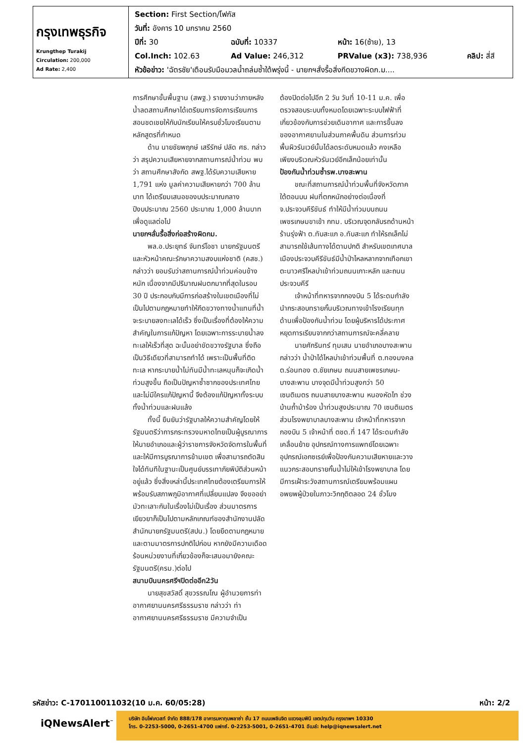| กรุงเทพธุรกิจ Krungthep Turakij Circulation: 200,000 Ad Rate: 2,400 | / Section: First Section/โฟกัส / / / / / วันที่: อังคาร 10 มกราคม 2560 / / / / / ปีที่: 30 / ฉบับที่: 10337 / หน้า: 16(ซ้าย), 13 / / / Col.Inch: 102.63 / Ad Value: 246,312 / PRValue (x3): 738,936 / คลิป: สี่สี / / หัวข้อข่าว: 'ฉัตรชัย'เตือนรับมือมวลน้ำถล่มซ้ำใต้พรุ่งนี้ - นายกฯสั่งรื้อสิ่งกีดขวางผิดก.ม.... / / / / |
การศึกษาขั้นพื้นฐาน (สพฐ.) รายงานว่าภายหลังน้ำลดสถานศึกษาได้เตรียมการจัดการเรียนการสอนชดเชยให้กับนักเรียนให้ครบชั่วโมงเรียนตามหลักสูตรที่กำหนด
ด้าน นายชัยพฤกษ์ เสรีรักษ์ ปลัด ศธ. กล่าวว่า สรุปความเสียหายจากสถานการณ์น้ำท่วม พบว่า สถานศึกษาสังกัด สพฐ.ได้รับความเสียหาย 1,791 แห่ง มูลค่าความเสียหายกว่า 700 ล้านบาท ได้เตรียมเสนอของบประมาณกลางปีงบประมาณ 2560 ประมาณ 1,000 ล้านบาทเพื่อดูแลต่อไป
นายกฯลั่นรื้อสิ่งก่อสร้างผิดกม.
พล.อ.ประยุทธ์ จันทร์โอชา นายกรัฐมนตรีและหัวหน้าคณะรักษาความสงบแห่งชาติ (คสช.) กล่าวว่า ยอมรับว่าสถานการณ์น้ำท่วมค่อนข้างหนัก เนื่องจากมีปริมาณฝนตกมากที่สุดในรอบ 30 ปี ประกอบกับมีการก่อสร้างในเขตเมืองที่ไม่เป็นไปตามกฎหมายทำให้กีดขวางทางน้ำแทนที่น้ำจะระบายลงทะเลได้เร็ว ซึ่งเป็นเรื่องที่ต้องให้ความสำคัญในการแก้ปัญหา โดยเฉพาะการระบายน้ำลงทะเลให้เร็วที่สุด ฉะนั้นอย่าขัดขวางรัฐบาล ซึ่งถือเป็นวิธีเดียวที่สามารถทำได้ เพราะเป็นพื้นที่ติดทะเล หากระบายน้ำไม่ทันมีน้ำทะเลหนุนก็จะเกิดน้ำท่วมสูงขึ้น ถือเป็นปัญหาซ้ำซากของประเทศไทยและไม่มีใครแก้ปัญหานี้ จึงต้องแก้ปัญหาทั้งระบบทั้งน้ำท่วมและฝนแล้ง
ทั้งนี้ ยืนยันว่ารัฐบาลให้ความสำคัญโดยให้รัฐมนตรีว่าการกระทรวงมหาดไทยเป็นผู้บูรณาการให้นายอำเภอและผู้ว่าราชการจังหวัดจัดการในพื้นที่ และให้มีการบูรณาการข้ามเขต เพื่อสามารถตัดสินใจได้ทันทีในฐานะเป็นศูนย์บรรเทาภัยพิบัติส่วนหน้าอยู่แล้ว ซึ่งสิ่งเหล่านี้ประเทศไทยต้องเตรียมการให้พร้อมรับสภาพภูมิอากาศที่เปลี่ยนแปลง จึงขออย่ามัวทะเลาะกันในเรื่องไม่เป็นเรื่อง ส่วนมาตรการเยียวยาก็เป็นไปตามหลักเกณฑ์ของสำนักงานปลัดสำนักนายกรัฐมนตรี(สปน.) โดยยึดตามกฎหมาย และตามมาตรการปกติไปก่อน หากยังมีความเดือดร้อนหน่วยงานที่เกี่ยวข้องก็จะเสนอมายังคณะรัฐมนตรี(ครม.)ต่อไป
สนามบินนครศรีฯปิดต่ออีก2วัน
นายสุขสวัสดิ์ สุขวรรณโณ ผู้อำนวยการท่าอากาศยานนครศรีธรรมราช กล่าวว่า ท่าอากาศยานนครศรีธรรมราช มีความจำเป็น
ต้องปิดต่อไปอีก 2 วัน วันที่ 10-11 ม.ค. เพื่อตรวจสอบระบบทั้งหมดโดยเฉพาะระบบไฟฟ้าที่เกี่ยวข้องกับการช่วยเดินอากาศ และการขึ้นลงของอากาศยานในส่วนภาคพื้นดิน ส่วนการท่วมพื้นผิวรันเวย์นั้นได้ลดระดับหมดแล้ว คงเหลือเพียงบริเวณหัวรันเวย์อีกเล็กน้อยเท่านั้น
ป้องกันน้ำท่วมซ้ำรพ.บางสะพาน
ขณะที่สถานการณ์น้ำท่วมพื้นที่จังหวัดภาคใต้ตอนบน ฝนที่ตกหนักอย่างต่อเนื่องที่ จ.ประจวบคีรีขันธ์ ทำให้มีน้ำท่วมบนถนนเพชรเกษมขาเข้า กทม. บริเวณจุดกลับรถด้านหน้าร้านรุ่งฟ้า ต.ทับสะแก อ.ทับสะแก ทำให้รถเล็กไม่สามารถใช้เส้นทางได้ตามปกติ สำหรับเขตเทศบาลเมืองประจวบคีรีขันธ์มีน้ำป่าไหลหลากจากเทือกเขาตะนาวศรีไหลบ่าเข้าท่วมถนนเกาะหลัก และถนนประจวบคีรี
เจ้าหน้าที่ทหารจากกองบิน 5 ได้ระดมกำลังนำกระสอบทรายกั้นบริเวณทางเข้าโรงเรียนทุกด้านเพื่อป้องกันน้ำท่วม โดยผู้บริหารได้ประกาศหยุดการเรียนจากกว่าสถานการณ์จะคลี่คลาย
นายศักรินทร์ ทุมเสน นายอำเภอบางสะพาน กล่าวว่า น้ำป่าได้ไหลบ่าเข้าท่วมพื้นที่ ต.ทองมงคล ต.ร่อนทอง ต.ชัยเกษม ถนนสายเพชรเกษม-บางสะพาน บางจุดมีน้ำท่วมสูงกว่า 50 เซนติเมตร ถนนสายบางสะพาน หนองหัดไท ช่วงบ้านถ้ำม้าร้อง น้ำท่วมสูงประมาณ 70 เซนติเมตร ส่วนโรงพยาบาลบางสะพาน เจ้าหน้าที่ทหารจากกองบิน 5 เจ้าหน้าที่ ตชด.ที่ 147 ได้ระดมกำลังเคลื่อนย้าย อุปกรณ์ทางการแพทย์โดยเฉพาะอุปกรณ์เอกซเรย์เพื่อป้องกันความเสียหายและวางแนวกระสอบทรายกั้นน้ำไม่ให้เข้าโรงพยาบาล โดยมีการเฝ้าระวังสถานการณ์เตรียมพร้อมแผนอพยพผู้ป่วยในภาวะวิกฤติตลอด 24 ชั่วโมง
รหัสข่าว: C-170110011032(10 ม.ค. 60/05:28) หน้า: 2/2
iQNewsAlert<sup>™</sup>
บริษัท อินโฟเควสท์ จำกัด 888/178 อาคารมหาทุนพลาซ่า ชั้น 17 ถนนเพลินจิต แขวงลุมพินี เขตปทุมวัน กรุงเทพฯ 10330
โทร. 0-2253-5000, 0-2651-4700 แฟกซ์. 0-2253-5001, 0-2651-4701 อีเมล์: help@iqnewsalert.net